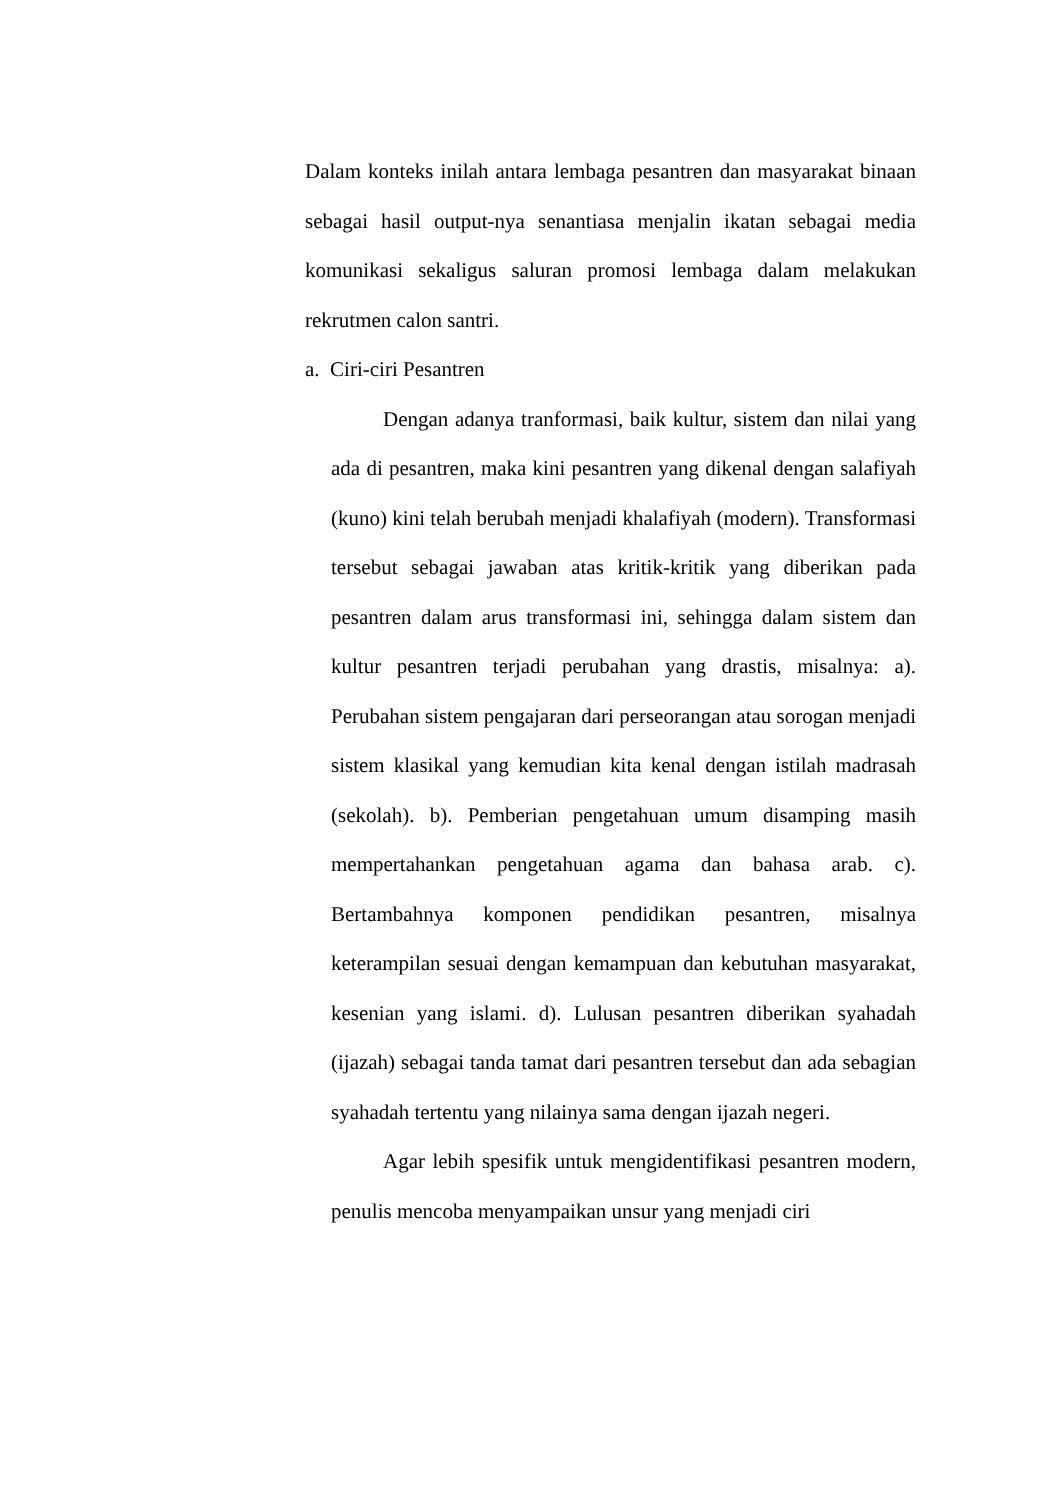Dalam konteks inilah antara lembaga pesantren dan masyarakat binaan sebagai hasil output-nya senantiasa menjalin ikatan sebagai media komunikasi sekaligus saluran promosi lembaga dalam melakukan rekrutmen calon santri.
a. Ciri-ciri Pesantren
Dengan adanya tranformasi, baik kultur, sistem dan nilai yang ada di pesantren, maka kini pesantren yang dikenal dengan salafiyah (kuno) kini telah berubah menjadi khalafiyah (modern). Transformasi tersebut sebagai jawaban atas kritik-kritik yang diberikan pada pesantren dalam arus transformasi ini, sehingga dalam sistem dan kultur pesantren terjadi perubahan yang drastis, misalnya: a). Perubahan sistem pengajaran dari perseorangan atau sorogan menjadi sistem klasikal yang kemudian kita kenal dengan istilah madrasah (sekolah). b). Pemberian pengetahuan umum disamping masih mempertahankan pengetahuan agama dan bahasa arab. c). Bertambahnya komponen pendidikan pesantren, misalnya keterampilan sesuai dengan kemampuan dan kebutuhan masyarakat, kesenian yang islami. d). Lulusan pesantren diberikan syahadah (ijazah) sebagai tanda tamat dari pesantren tersebut dan ada sebagian syahadah tertentu yang nilainya sama dengan ijazah negeri.
Agar lebih spesifik untuk mengidentifikasi pesantren modern, penulis mencoba menyampaikan unsur yang menjadi ciri